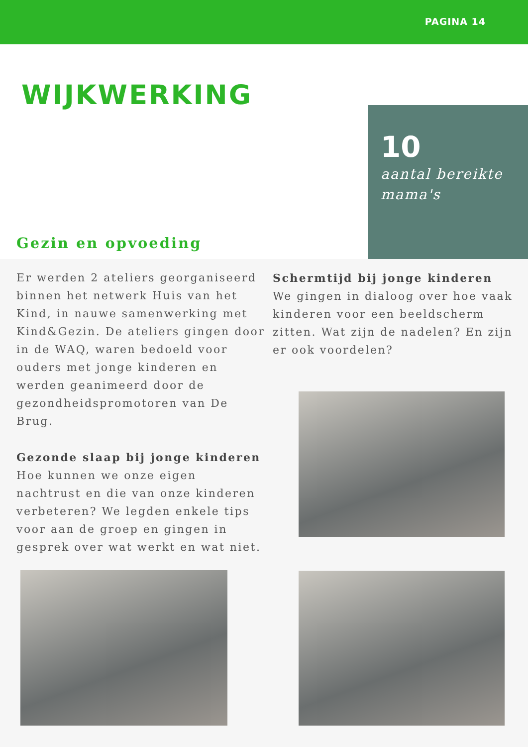PAGINA 14
WIJKWERKING
Gezin en opvoeding
10
aantal bereikte mama's
Er werden 2 ateliers georganiseerd binnen het netwerk Huis van het Kind, in nauwe samenwerking met Kind&Gezin. De ateliers gingen door in de WAQ, waren bedoeld voor ouders met jonge kinderen en werden geanimeerd door de gezondheidspromotoren van De Brug.
Gezonde slaap bij jonge kinderen
Hoe kunnen we onze eigen nachtrust en die van onze kinderen verbeteren? We legden enkele tips voor aan de groep en gingen in gesprek over wat werkt en wat niet.
Schermtijd bij jonge kinderen
We gingen in dialoog over hoe vaak kinderen voor een beeldscherm zitten. Wat zijn de nadelen? En zijn er ook voordelen?